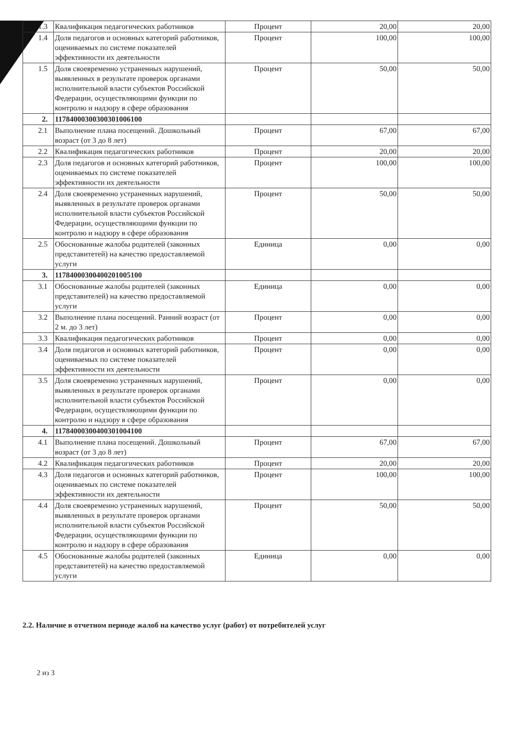| 1.3 | Квалификация педагогических работников | Процент | 20,00 | 20,00 |
| 1.4 | Доля педагогов и основных категорий работников, оцениваемых по системе показателей эффективности их деятельности | Процент | 100,00 | 100,00 |
| 1.5 | Доля своевременно устраненных нарушений, выявленных в результате проверок органами исполнительной власти субъектов Российской Федерации, осуществляющими функции по контролю и надзору в сфере образования | Процент | 50,00 | 50,00 |
| 2. | 11784000300300301006100 | | | |
| 2.1 | Выполнение плана посещений. Дошкольный возраст (от 3 до 8 лет) | Процент | 67,00 | 67,00 |
| 2.2 | Квалификация педагогических работников | Процент | 20,00 | 20,00 |
| 2.3 | Доля педагогов и основных категорий работников, оцениваемых по системе показателей эффективности их деятельности | Процент | 100,00 | 100,00 |
| 2.4 | Доля своевременно устраненных нарушений, выявленных в результате проверок органами исполнительной власти субъектов Российской Федерации, осуществляющими функции по контролю и надзору в сфере образования | Процент | 50,00 | 50,00 |
| 2.5 | Обоснованные жалобы родителей (законных представитетей) на качество предоставляемой услуги | Единица | 0,00 | 0,00 |
| 3. | 11784000300400201005100 | | | |
| 3.1 | Обоснованные жалобы родителей (законных представителей) на качество предоставляемой услуги | Единица | 0,00 | 0,00 |
| 3.2 | Выполнение плана посещений. Ранний возраст (от 2 м. до 3 лет) | Процент | 0,00 | 0,00 |
| 3.3 | Квалификация педагогических работников | Процент | 0,00 | 0,00 |
| 3.4 | Доля педагогов и основных категорий работников, оцениваемых по системе показателей эффективности их деятельности | Процент | 0,00 | 0,00 |
| 3.5 | Доля своевременно устраненных нарушений, выявленных в результате проверок органами исполнительной власти субъектов Российской Федерации, осуществляющими функции по контролю и надзору в сфере образования | Процент | 0,00 | 0,00 |
| 4. | 11784000300400301004100 | | | |
| 4.1 | Выполнение плана посещений. Дошкольный возраст (от 3 до 8 лет) | Процент | 67,00 | 67,00 |
| 4.2 | Квалификация педагогических работников | Процент | 20,00 | 20,00 |
| 4.3 | Доля педагогов и основных категорий работников, оцениваемых по системе показателей эффективности их деятельности | Процент | 100,00 | 100,00 |
| 4.4 | Доля своевременно устраненных нарушений, выявленных в результате проверок органами исполнительной власти субъектов Российской Федерации, осуществляющими функции по контролю и надзору в сфере образования | Процент | 50,00 | 50,00 |
| 4.5 | Обоснованные жалобы родителей (законных представитетей) на качество предоставляемой услуги | Единица | 0,00 | 0,00 |
2.2. Наличие в отчетном периоде жалоб на качество услуг (работ) от потребителей услуг
2 из 3